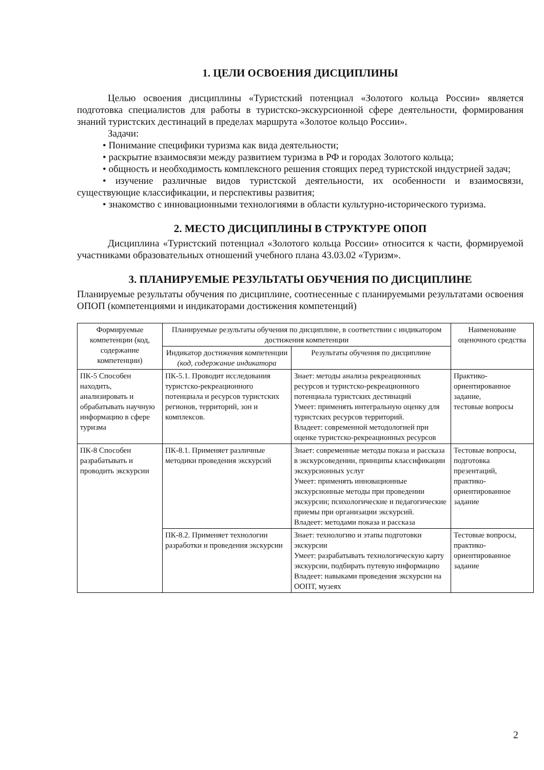1. ЦЕЛИ ОСВОЕНИЯ ДИСЦИПЛИНЫ
Целью освоения дисциплины «Туристский потенциал «Золотого кольца России» является подготовка специалистов для работы в туристско-экскурсионной сфере деятельности, формирования знаний туристских дестинаций в пределах маршрута «Золотое кольцо России».
Задачи:
• Понимание специфики туризма как вида деятельности;
• раскрытие взаимосвязи между развитием туризма в РФ и городах Золотого кольца;
• общность и необходимость комплексного решения стоящих перед туристской индустрией задач;
• изучение различные видов туристской деятельности, их особенности и взаимосвязи, существующие классификации, и перспективы развития;
• знакомство с инновационными технологиями в области культурно-исторического туризма.
2. МЕСТО ДИСЦИПЛИНЫ В СТРУКТУРЕ ОПОП
Дисциплина «Туристский потенциал «Золотого кольца России» относится к части, формируемой участниками образовательных отношений учебного плана 43.03.02 «Туризм».
3. ПЛАНИРУЕМЫЕ РЕЗУЛЬТАТЫ ОБУЧЕНИЯ ПО ДИСЦИПЛИНЕ
Планируемые результаты обучения по дисциплине, соотнесенные с планируемыми результатами освоения ОПОП (компетенциями и индикаторами достижения компетенций)
| Формируемые компетенции (код, содержание компетенции) | Планируемые результаты обучения по дисциплине, в соответствии с индикатором достижения компетенции | | Наименование оценочного средства |
| --- | --- | --- | --- |
| | Индикатор достижения компетенции (код, содержание индикатора | Результаты обучения по дисциплине | |
| ПК-5 Способен находить, анализировать и обрабатывать научную информацию в сфере туризма | ПК-5.1. Проводит исследования туристско-рекреационного потенциала и ресурсов туристских регионов, территорий, зон и комплексов. | Знает: методы анализа рекреационных ресурсов и туристско-рекреационного потенциала туристских дестинаций Умеет: применять интегральную оценку для туристских ресурсов территорий. Владеет: современной методологией при оценке туристско-рекреационных ресурсов | Практико-ориентированное задание, тестовые вопросы |
| ПК-8 Способен разрабатывать и проводить экскурсии | ПК-8.1. Применяет различные методики проведения экскурсий | Знает: современные методы показа и рассказа в экскурсоведении, принципы классификации экскурсионных услуг Умеет: применять инновационные экскурсионные методы при проведении экскурсии; психологические и педагогические приемы при организации экскурсий. Владеет: методами показа и рассказа | Тестовые вопросы, подготовка презентаций, практико-ориентированное задание |
| | ПК-8.2. Применяет технологии разработки и проведения экскурсии | Знает: технологию и этапы подготовки экскурсии Умеет: разрабатывать технологическую карту экскурсии, подбирать путевую информацию Владеет: навыками проведения экскурсии на ООПТ, музеях | Тестовые вопросы, практико-ориентированное задание |
2